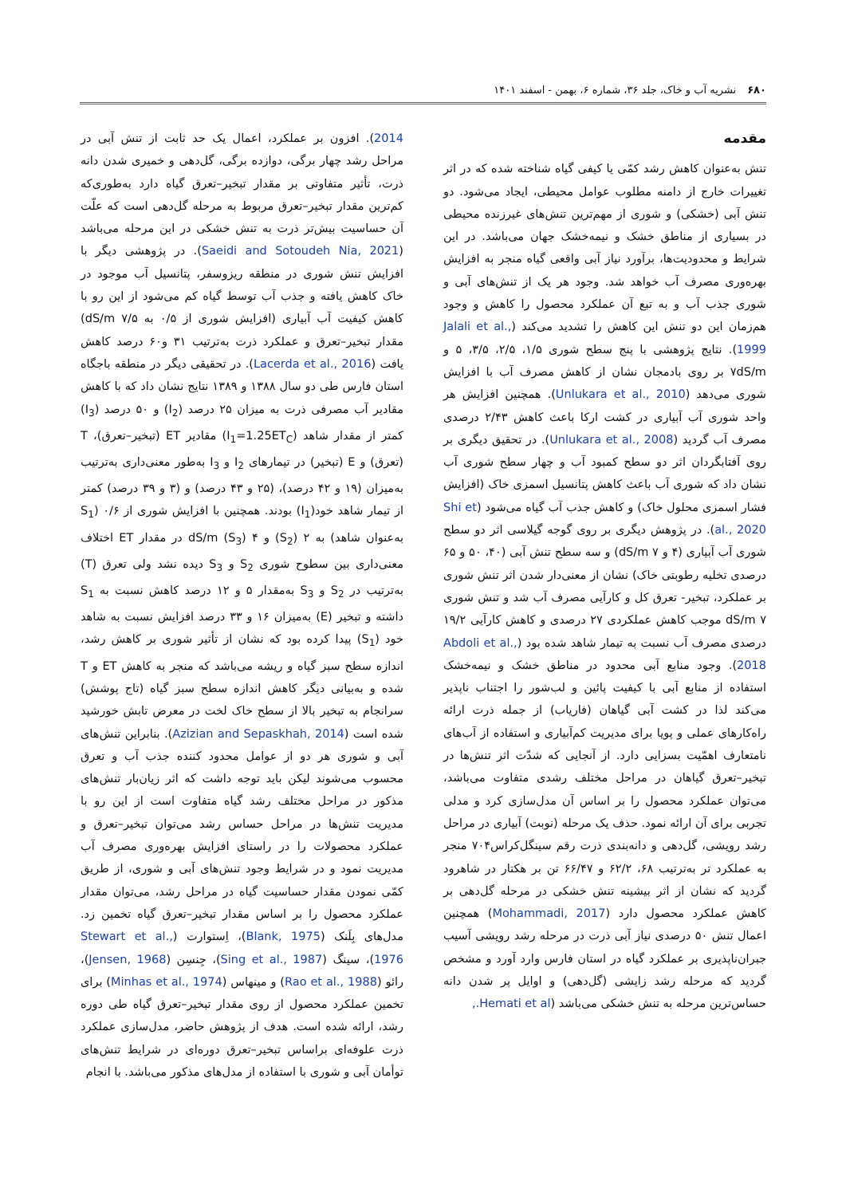۶۸۰ نشریه آب و خاک، جلد ۳۶، شماره ۶، بهمن - اسفند ۱۴۰۱
مقدمه
تنش به‌عنوان کاهش رشد کمّی یا کیفی گیاه شناخته شده که در اثر تغییرات خارج از دامنه مطلوب عوامل محیطی، ایجاد می‌شود. دو تنش آبی (خشکی) و شوری از مهم‌ترین تنش‌های غیرزنده محیطی در بسیاری از مناطق خشک و نیمه‌خشک جهان می‌باشد. در این شرایط و محدودیت‌ها، برآورد نیاز آبی واقعی گیاه منجر به افزایش بهره‌وری مصرف آب خواهد شد. وجود هر یک از تنش‌های آبی و شوری جذب آب و به تبع آن عملکرد محصول را کاهش و وجود هم‌زمان این دو تنش این کاهش را تشدید می‌کند (Jalali et al., 1999). نتایج پژوهشی با پنج سطح شوری ۱/۵، ۲/۵، ۳/۵، ۵ و ۷dS/m بر روی بادمجان نشان از کاهش مصرف آب با افزایش شوری می‌دهد (Unlukara et al., 2010). همچنین افزایش هر واحد شوری آب آبیاری در کشت ارکا باعث کاهش ۲/۴۳ درصدی مصرف آب گردید (Unlukara et al., 2008). در تحقیق دیگری بر روی آفتابگردان اثر دو سطح کمبود آب و چهار سطح شوری آب نشان داد که شوری آب باعث کاهش پتانسیل اسمزی خاک (افزایش فشار اسمزی محلول خاک) و کاهش جذب آب گیاه می‌شود (Shi et al., 2020). در پژوهش دیگری بر روی گوجه گیلاسی اثر دو سطح شوری آب آبیاری (۴ و ۷ dS/m) و سه سطح تنش آبی (۴۰، ۵۰ و ۶۵ درصدی تخلیه رطوبتی خاک) نشان از معنی‌دار شدن اثر تنش شوری بر عملکرد، تبخیر- تعرق کل و کارآیی مصرف آب شد و تنش شوری dS/m ۷ موجب کاهش عملکردی ۲۷ درصدی و کاهش کارآیی ۱۹/۲ درصدی مصرف آب نسبت به تیمار شاهد شده بود (Abdoli et al., 2018). وجود منابع آبی محدود در مناطق خشک و نیمه‌خشک استفاده از منابع آبی با کیفیت پائین و لب‌شور را اجتناب ناپذیر می‌کند لذا در کشت آبی گیاهان (فاریاب) از جمله ذرت ارائه راه‌کارهای عملی و پویا برای مدیریت کم‌آبیاری و استفاده از آب‌های نامتعارف اهمّیت بسزایی دارد. از آنجایی که شدّت اثر تنش‌ها در تبخیر–تعرق گیاهان در مراحل مختلف رشدی متفاوت می‌باشد، می‌توان عملکرد محصول را بر اساس آن مدل‌سازی کرد و مدلی تجربی برای آن ارائه نمود. حذف یک مرحله (نوبت) آبیاری در مراحل رشد رویشی، گل‌دهی و دانه‌بندی ذرت رقم سینگل‌کراس۷۰۴ منجر به عملکرد تر به‌ترتیب ۶۸، ۶۲/۲ و ۶۶/۴۷ تن بر هکتار در شاهرود گردید که نشان از اثر بیشینه تنش خشکی در مرحله گل‌دهی بر کاهش عملکرد محصول دارد (Mohammadi, 2017) همچنین اعمال تنش ۵۰ درصدی نیاز آبی ذرت در مرحله رشد رویشی آسیب جبران‌ناپذیری بر عملکرد گیاه در استان فارس وارد آورد و مشخص گردید که مرحله رشد زایشی (گل‌دهی) و اوایل پر شدن دانه حساس‌ترین مرحله به تنش خشکی می‌باشد (Hemati et al.,
2014). افزون بر عملکرد، اعمال یک حد ثابت از تنش آبی در مراحل رشد چهار برگی، دوازده برگی، گل‌دهی و خمیری شدن دانه ذرت، تأثیر متفاوتی بر مقدار تبخیر–تعرق گیاه دارد به‌طوری‌که کم‌ترین مقدار تبخیر–تعرق مربوط به مرحله گل‌دهی است که علّت آن حساسیت بیش‌تر ذرت به تنش خشکی در این مرحله می‌باشد (Saeidi and Sotoudeh Nia, 2021). در پژوهشی دیگر با افزایش تنش شوری در منطقه ریزوسفر، پتانسیل آب موجود در خاک کاهش یافته و جذب آب توسط گیاه کم می‌شود از این رو با کاهش کیفیت آب آبیاری (افزایش شوری از ۰/۵ به ۷/۵ dS/m) مقدار تبخیر–تعرق و عملکرد ذرت به‌ترتیب ۳۱ و۶۰ درصد کاهش یافت (Lacerda et al., 2016). در تحقیقی دیگر در منطقه باجگاه استان فارس طی دو سال ۱۳۸۸ و ۱۳۸۹ نتایج نشان داد که با کاهش مقادیر آب مصرفی ذرت به میزان ۲۵ درصد (I<sub>2</sub>) و ۵۰ درصد (I<sub>3</sub>) کمتر از مقدار شاهد (I<sub>1</sub>=1.25ET<sub>C</sub>) مقادیر ET (تبخیر–تعرق)، T (تعرق) و E (تبخیر) در تیمارهای I<sub>2</sub> و I<sub>3</sub> به‌طور معنی‌داری به‌ترتیب به‌میزان (۱۹ و ۴۲ درصد)، (۲۵ و ۴۳ درصد) و (۳ و ۳۹ درصد) کمتر از تیمار شاهد خود(I<sub>1</sub>) بودند. همچنین با افزایش شوری از ۰/۶ (S<sub>1</sub> به‌عنوان شاهد) به ۲ (S<sub>2</sub>) و ۴ dS/m (S<sub>3</sub>) در مقدار ET اختلاف معنی‌داری بین سطوح شوری S<sub>2</sub> و S<sub>3</sub> دیده نشد ولی تعرق (T) به‌ترتیب در S<sub>2</sub> و S<sub>3</sub> به‌مقدار ۵ و ۱۲ درصد کاهش نسبت به S<sub>1</sub> داشته و تبخیر (E) به‌میزان ۱۶ و ۳۳ درصد افزایش نسبت به شاهد خود (S<sub>1</sub>) پیدا کرده بود که نشان از تأثیر شوری بر کاهش رشد، اندازه سطح سبز گیاه و ریشه می‌باشد که منجر به کاهش ET و T شده و به‌بیانی دیگر کاهش اندازه سطح سبز گیاه (تاج پوشش) سرانجام به تبخیر بالا از سطح خاک لخت در معرض تابش خورشید شده است (Azizian and Sepaskhah, 2014). بنابراین تنش‌های آبی و شوری هر دو از عوامل محدود کننده جذب آب و تعرق محسوب می‌شوند لیکن باید توجه داشت که اثر زیان‌بار تنش‌های مذکور در مراحل مختلف رشد گیاه متفاوت است از این رو با مدیریت تنش‌ها در مراحل حساس رشد می‌توان تبخیر–تعرق و عملکرد محصولات را در راستای افزایش بهره‌وری مصرف آب مدیریت نمود و در شرایط وجود تنش‌های آبی و شوری، از طریق کمّی نمودن مقدار حساسیت گیاه در مراحل رشد، می‌توان مقدار عملکرد محصول را بر اساس مقدار تبخیر–تعرق گیاه تخمین زد. مدل‌های بِلَنک (Blank, 1975)، اِستوارت (Stewart et al., 1976)، سینگ (Sing et al., 1987)، جِنسِن (Jensen, 1968)، رائو (Rao et al., 1988) و مینهاس (Minhas et al., 1974) برای تخمین عملکرد محصول از روی مقدار تبخیر–تعرق گیاه طی دوره رشد، ارائه شده است. هدف از پژوهش حاضر، مدل‌سازی عملکرد ذرت علوفه‌ای براساس تبخیر–تعرق دوره‌ای در شرایط تنش‌های توأمان آبی و شوری با استفاده از مدل‌های مذکور می‌باشد. با انجام